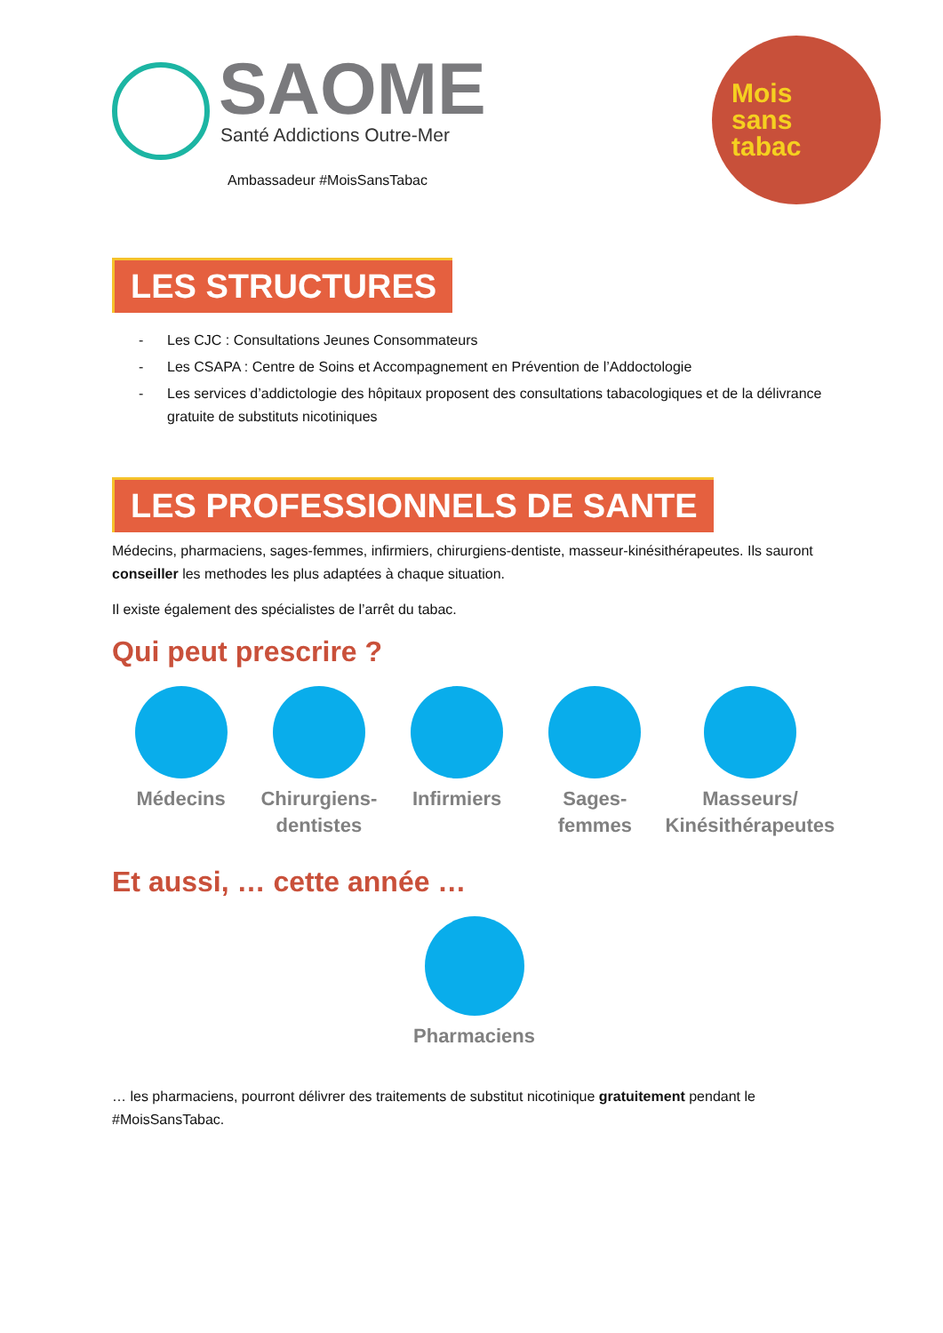SAOME
Santé Addictions Outre-Mer
Ambassadeur #MoisSansTabac
Mois
sans
tabac
LES STRUCTURES
- Les CJC : Consultations Jeunes Consommateurs
- Les CSAPA : Centre de Soins et Accompagnement en Prévention de l’Addoctologie
- Les services d’addictologie des hôpitaux proposent des consultations tabacologiques et de la délivrance gratuite de substituts nicotiniques
LES PROFESSIONNELS DE SANTE
Médecins, pharmaciens, sages-femmes, infirmiers, chirurgiens-dentiste, masseur-kinésithérapeutes. Ils sauront conseiller les methodes les plus adaptées à chaque situation.
Il existe également des spécialistes de l’arrêt du tabac.
Qui peut prescrire ?
Médecins Chirurgiens-
dentistes
Infirmiers Sages-femmes Masseurs/
Kinésithérapeutes
Et aussi, … cette année …
Pharmaciens
… les pharmaciens, pourront délivrer des traitements de substitut nicotinique gratuitement pendant le #MoisSansTabac.